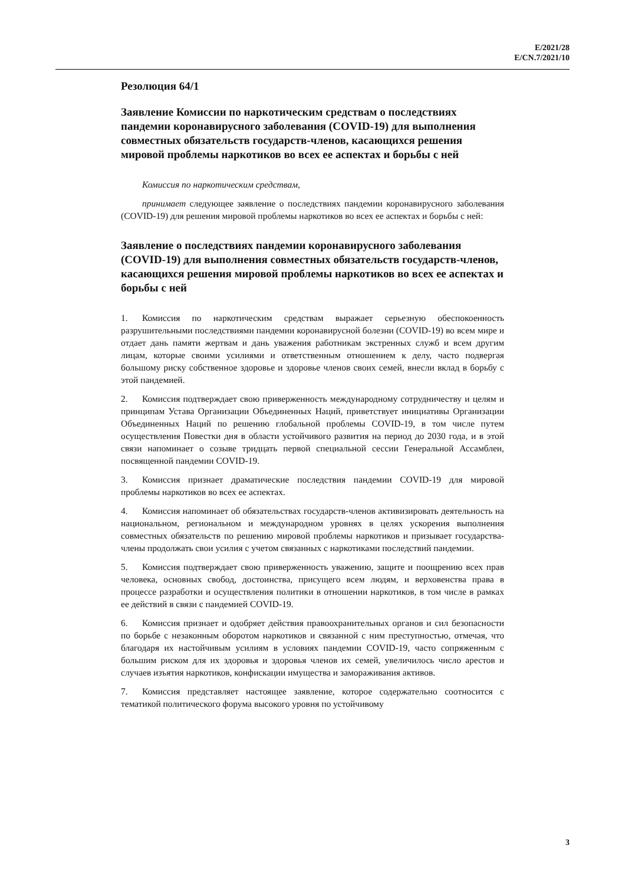E/2021/28
E/CN.7/2021/10
Резолюция 64/1
Заявление Комиссии по наркотическим средствам о последствиях пандемии коронавирусного заболевания (COVID-19) для выполнения совместных обязательств государств-членов, касающихся решения мировой проблемы наркотиков во всех ее аспектах и борьбы с ней
Комиссия по наркотическим средствам,
принимает следующее заявление о последствиях пандемии коронавирусного заболевания (COVID-19) для решения мировой проблемы наркотиков во всех ее аспектах и борьбы с ней:
Заявление о последствиях пандемии коронавирусного заболевания (COVID-19) для выполнения совместных обязательств государств-членов, касающихся решения мировой проблемы наркотиков во всех ее аспектах и борьбы с ней
1. Комиссия по наркотическим средствам выражает серьезную обеспокоенность разрушительными последствиями пандемии коронавирусной болезни (COVID-19) во всем мире и отдает дань памяти жертвам и дань уважения работникам экстренных служб и всем другим лицам, которые своими усилиями и ответственным отношением к делу, часто подвергая большому риску собственное здоровье и здоровье членов своих семей, внесли вклад в борьбу с этой пандемией.
2. Комиссия подтверждает свою приверженность международному сотрудничеству и целям и принципам Устава Организации Объединенных Наций, приветствует инициативы Организации Объединенных Наций по решению глобальной проблемы COVID-19, в том числе путем осуществления Повестки дня в области устойчивого развития на период до 2030 года, и в этой связи напоминает о созыве тридцать первой специальной сессии Генеральной Ассамблеи, посвященной пандемии COVID-19.
3. Комиссия признает драматические последствия пандемии COVID-19 для мировой проблемы наркотиков во всех ее аспектах.
4. Комиссия напоминает об обязательствах государств-членов активизировать деятельность на национальном, региональном и международном уровнях в целях ускорения выполнения совместных обязательств по решению мировой проблемы наркотиков и призывает государства-члены продолжать свои усилия с учетом связанных с наркотиками последствий пандемии.
5. Комиссия подтверждает свою приверженность уважению, защите и поощрению всех прав человека, основных свобод, достоинства, присущего всем людям, и верховенства права в процессе разработки и осуществления политики в отношении наркотиков, в том числе в рамках ее действий в связи с пандемией COVID-19.
6. Комиссия признает и одобряет действия правоохранительных органов и сил безопасности по борьбе с незаконным оборотом наркотиков и связанной с ним преступностью, отмечая, что благодаря их настойчивым усилиям в условиях пандемии COVID-19, часто сопряженным с большим риском для их здоровья и здоровья членов их семей, увеличилось число арестов и случаев изъятия наркотиков, конфискации имущества и замораживания активов.
7. Комиссия представляет настоящее заявление, которое содержательно соотносится с тематикой политического форума высокого уровня по устойчивому
3